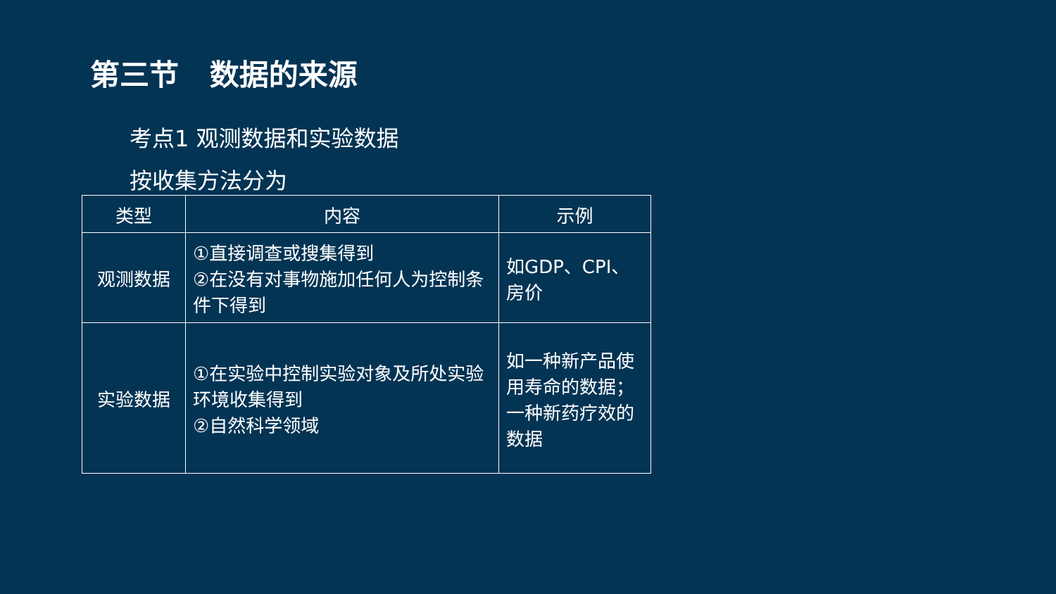第三节 数据的来源
考点1 观测数据和实验数据
按收集方法分为
| 类型 | 内容 | 示例 |
| --- | --- | --- |
| 观测数据 | ①直接调查或搜集得到 ②在没有对事物施加任何人为控制条件下得到 | 如GDP、CPI、房价 |
| 实验数据 | ①在实验中控制实验对象及所处实验环境收集得到 ②自然科学领域 | 如一种新产品使用寿命的数据；一种新药疗效的数据 |